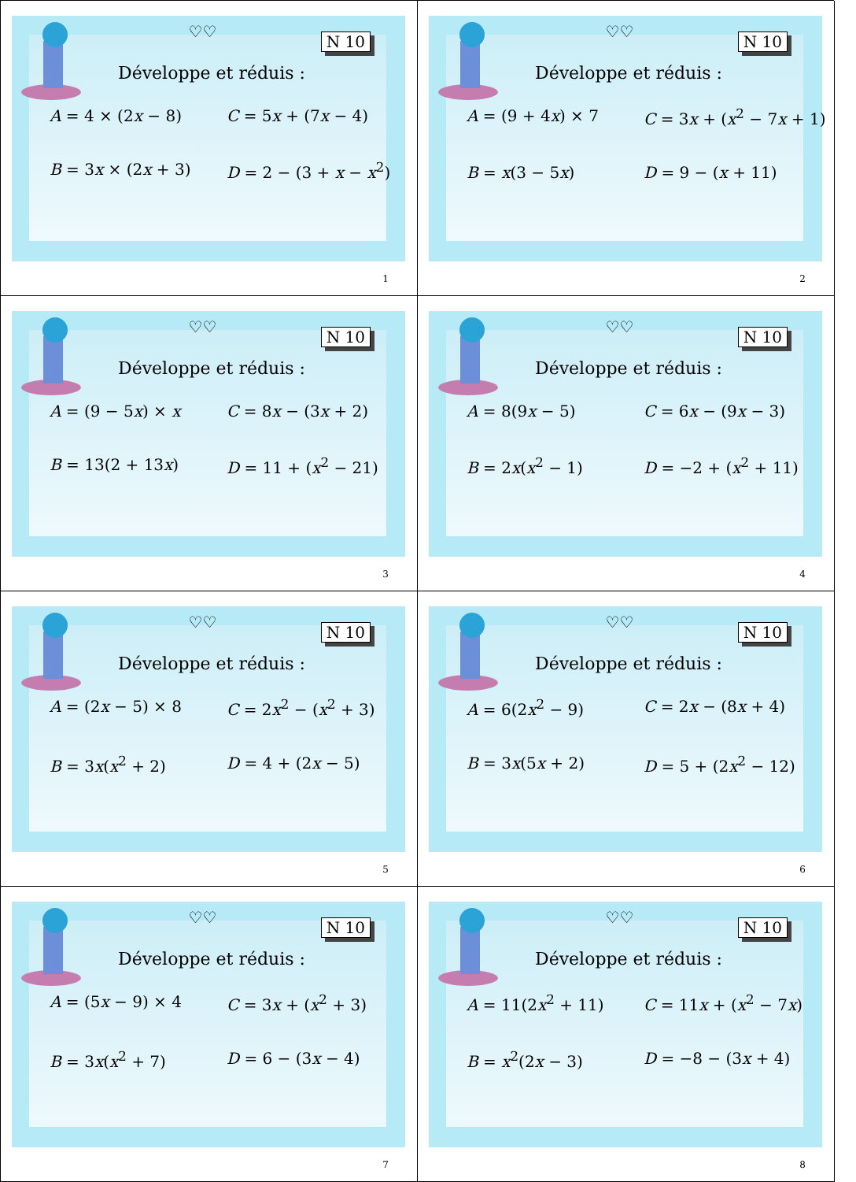♡♡
N 10
Développe et réduis :
A = 4 × (2x − 8)
C = 5x + (7x − 4)
B = 3x × (2x + 3)
D = 2 − (3 + x − x<sup>2</sup>)
1
♡♡
N 10
Développe et réduis :
A = (9 + 4x) × 7
C = 3x + (x<sup>2</sup> − 7x + 1)
B = x(3 − 5x)
D = 9 − (x + 11)
2
♡♡
N 10
Développe et réduis :
A = (9 − 5x) × x
C = 8x − (3x + 2)
B = 13(2 + 13x)
D = 11 + (x<sup>2</sup> − 21)
3
♡♡
N 10
Développe et réduis :
A = 8(9x − 5)
C = 6x − (9x − 3)
B = 2x(x<sup>2</sup> − 1)
D = −2 + (x<sup>2</sup> + 11)
4
♡♡
N 10
Développe et réduis :
A = (2x − 5) × 8
C = 2x<sup>2</sup> − (x<sup>2</sup> + 3)
B = 3x(x<sup>2</sup> + 2)
D = 4 + (2x − 5)
5
♡♡
N 10
Développe et réduis :
A = 6(2x<sup>2</sup> − 9)
C = 2x − (8x + 4)
B = 3x(5x + 2)
D = 5 + (2x<sup>2</sup> − 12)
6
♡♡
N 10
Développe et réduis :
A = (5x − 9) × 4
C = 3x + (x<sup>2</sup> + 3)
B = 3x(x<sup>2</sup> + 7)
D = 6 − (3x − 4)
7
♡♡
N 10
Développe et réduis :
A = 11(2x<sup>2</sup> + 11)
C = 11x + (x<sup>2</sup> − 7x)
B = x<sup>2</sup>(2x − 3)
D = −8 − (3x + 4)
8